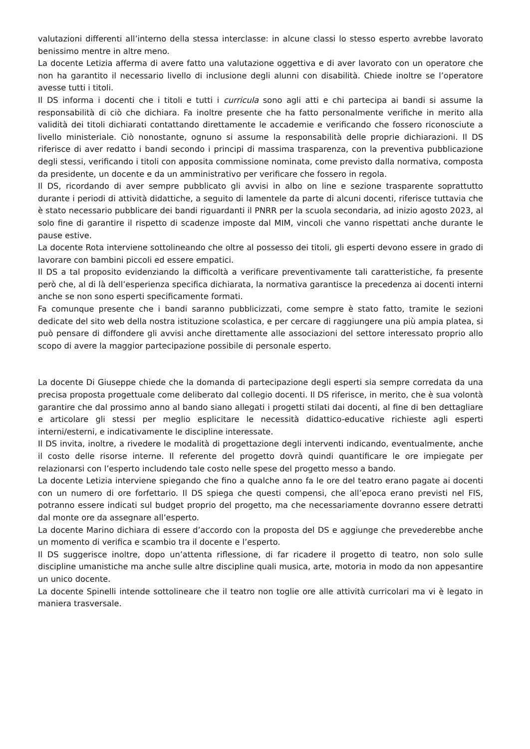valutazioni differenti all’interno della stessa interclasse: in alcune classi lo stesso esperto avrebbe lavorato benissimo mentre in altre meno.
La docente Letizia afferma di avere fatto una valutazione oggettiva e di aver lavorato con un operatore che non ha garantito il necessario livello di inclusione degli alunni con disabilità. Chiede inoltre se l’operatore avesse tutti i titoli.
Il DS informa i docenti che i titoli e tutti i curricula sono agli atti e chi partecipa ai bandi si assume la responsabilità di ciò che dichiara. Fa inoltre presente che ha fatto personalmente verifiche in merito alla validità dei titoli dichiarati contattando direttamente le accademie e verificando che fossero riconosciute a livello ministeriale. Ciò nonostante, ognuno si assume la responsabilità delle proprie dichiarazioni. Il DS riferisce di aver redatto i bandi secondo i principi di massima trasparenza, con la preventiva pubblicazione degli stessi, verificando i titoli con apposita commissione nominata, come previsto dalla normativa, composta da presidente, un docente e da un amministrativo per verificare che fossero in regola.
Il DS, ricordando di aver sempre pubblicato gli avvisi in albo on line e sezione trasparente soprattutto durante i periodi di attività didattiche, a seguito di lamentele da parte di alcuni docenti, riferisce tuttavia che è stato necessario pubblicare dei bandi riguardanti il PNRR per la scuola secondaria, ad inizio agosto 2023, al solo fine di garantire il rispetto di scadenze imposte dal MIM, vincoli che vanno rispettati anche durante le pause estive.
La docente Rota interviene sottolineando che oltre al possesso dei titoli, gli esperti devono essere in grado di lavorare con bambini piccoli ed essere empatici.
Il DS a tal proposito evidenziando la difficoltà a verificare preventivamente tali caratteristiche, fa presente però che, al di là dell’esperienza specifica dichiarata, la normativa garantisce la precedenza ai docenti interni anche se non sono esperti specificamente formati.
Fa comunque presente che i bandi saranno pubblicizzati, come sempre è stato fatto, tramite le sezioni dedicate del sito web della nostra istituzione scolastica, e per cercare di raggiungere una più ampia platea, si può pensare di diffondere gli avvisi anche direttamente alle associazioni del settore interessato proprio allo scopo di avere la maggior partecipazione possibile di personale esperto.
La docente Di Giuseppe chiede che la domanda di partecipazione degli esperti sia sempre corredata da una precisa proposta progettuale come deliberato dal collegio docenti. Il DS riferisce, in merito, che è sua volontà garantire che dal prossimo anno al bando siano allegati i progetti stilati dai docenti, al fine di ben dettagliare e articolare gli stessi per meglio esplicitare le necessità didattico-educative richieste agli esperti interni/esterni, e indicativamente le discipline interessate.
Il DS invita, inoltre, a rivedere le modalità di progettazione degli interventi indicando, eventualmente, anche il costo delle risorse interne. Il referente del progetto dovrà quindi quantificare le ore impiegate per relazionarsi con l’esperto includendo tale costo nelle spese del progetto messo a bando.
La docente Letizia interviene spiegando che fino a qualche anno fa le ore del teatro erano pagate ai docenti con un numero di ore forfettario. Il DS spiega che questi compensi, che all’epoca erano previsti nel FIS, potranno essere indicati sul budget proprio del progetto, ma che necessariamente dovranno essere detratti dal monte ore da assegnare all’esperto.
La docente Marino dichiara di essere d’accordo con la proposta del DS e aggiunge che prevederebbe anche un momento di verifica e scambio tra il docente e l’esperto.
Il DS suggerisce inoltre, dopo un’attenta riflessione, di far ricadere il progetto di teatro, non solo sulle discipline umanistiche ma anche sulle altre discipline quali musica, arte, motoria in modo da non appesantire un unico docente.
La docente Spinelli intende sottolineare che il teatro non toglie ore alle attività curricolari ma vi è legato in maniera trasversale.